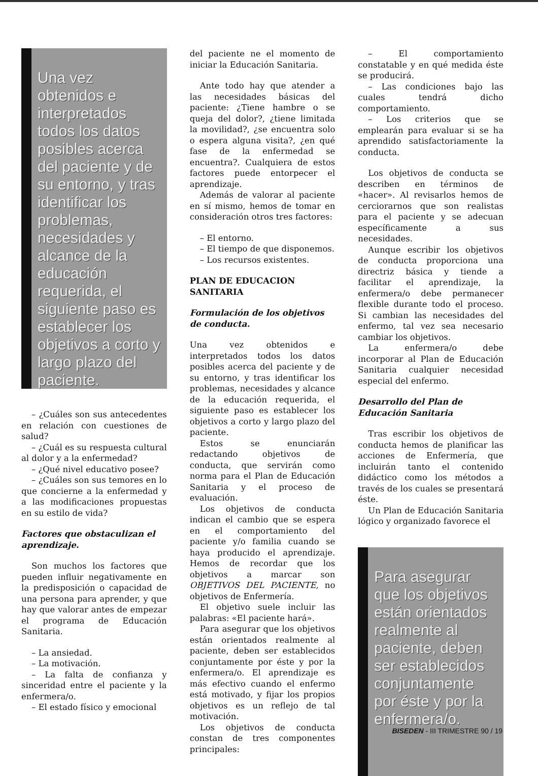Una vez obtenidos e interpretados todos los datos posibles acerca del paciente y de su entorno, y tras identificar los problemas, necesidades y alcance de la educación requerida, el siguiente paso es establecer los objetivos a corto y largo plazo del paciente.
– ¿Cuáles son sus antecedentes en relación con cuestiones de salud?
– ¿Cuál es su respuesta cultural al dolor y a la enfermedad?
– ¿Qué nivel educativo posee?
– ¿Cuáles son sus temores en lo que concierne a la enfermedad y a las modificaciones propuestas en su estilo de vida?
Factores que obstaculizan el aprendizaje.
Son muchos los factores que pueden influir negativamente en la predisposición o capacidad de una persona para aprender, y que hay que valorar antes de empezar el programa de Educación Sanitaria.
– La ansiedad.
– La motivación.
– La falta de confianza y sinceridad entre el paciente y la enfermera/o.
– El estado físico y emocional
del paciente ne el momento de iniciar la Educación Sanitaria.
Ante todo hay que atender a las necesidades básicas del paciente: ¿Tiene hambre o se queja del dolor?, ¿tiene limitada la movilidad?, ¿se encuentra solo o espera alguna visita?, ¿en qué fase de la enfermedad se encuentra?. Cualquiera de estos factores puede entorpecer el aprendizaje.
Además de valorar al paciente en sí mismo, hemos de tomar en consideración otros tres factores:
– El entorno.
– El tiempo de que disponemos.
– Los recursos existentes.
PLAN DE EDUCACION SANITARIA
Formulación de los objetivos de conducta.
Una vez obtenidos e interpretados todos los datos posibles acerca del paciente y de su entorno, y tras identificar los problemas, necesidades y alcance de la educación requerida, el siguiente paso es establecer los objetivos a corto y largo plazo del paciente.
Estos se enunciarán redactando objetivos de conducta, que servirán como norma para el Plan de Educación Sanitaria y el proceso de evaluación.
Los objetivos de conducta indican el cambio que se espera en el comportamiento del paciente y/o familia cuando se haya producido el aprendizaje. Hemos de recordar que los objetivos a marcar son OBJETIVOS DEL PACIENTE, no objetivos de Enfermería.
El objetivo suele incluir las palabras: «El paciente hará».
Para asegurar que los objetivos están orientados realmente al paciente, deben ser establecidos conjuntamente por éste y por la enfermera/o. El aprendizaje es más efectivo cuando el enfermo está motivado, y fijar los propios objetivos es un reflejo de tal motivación.
Los objetivos de conducta constan de tres componentes principales:
– El comportamiento constatable y en qué medida éste se producirá.
– Las condiciones bajo las cuales tendrá dicho comportamiento.
– Los criterios que se emplearán para evaluar si se ha aprendido satisfactoriamente la conducta.
Los objetivos de conducta se describen en términos de «hacer». Al revisarlos hemos de cerciorarnos que son realistas para el paciente y se adecuan específicamente a sus necesidades.
Aunque escribir los objetivos de conducta proporciona una directriz básica y tiende a facilitar el aprendizaje, la enfermera/o debe permanecer flexible durante todo el proceso. Si cambian las necesidades del enfermo, tal vez sea necesario cambiar los objetivos.
La enfermera/o debe incorporar al Plan de Educación Sanitaria cualquier necesidad especial del enfermo.
Desarrollo del Plan de Educación Sanitaria
Tras escribir los objetivos de conducta hemos de planificar las acciones de Enfermería, que incluirán tanto el contenido didáctico como los métodos a través de los cuales se presentará éste.
Un Plan de Educación Sanitaria lógico y organizado favorece el
Para asegurar que los objetivos están orientados realmente al paciente, deben ser establecidos conjuntamente por éste y por la enfermera/o.
BISEDEN - III TRIMESTRE 90 / 19